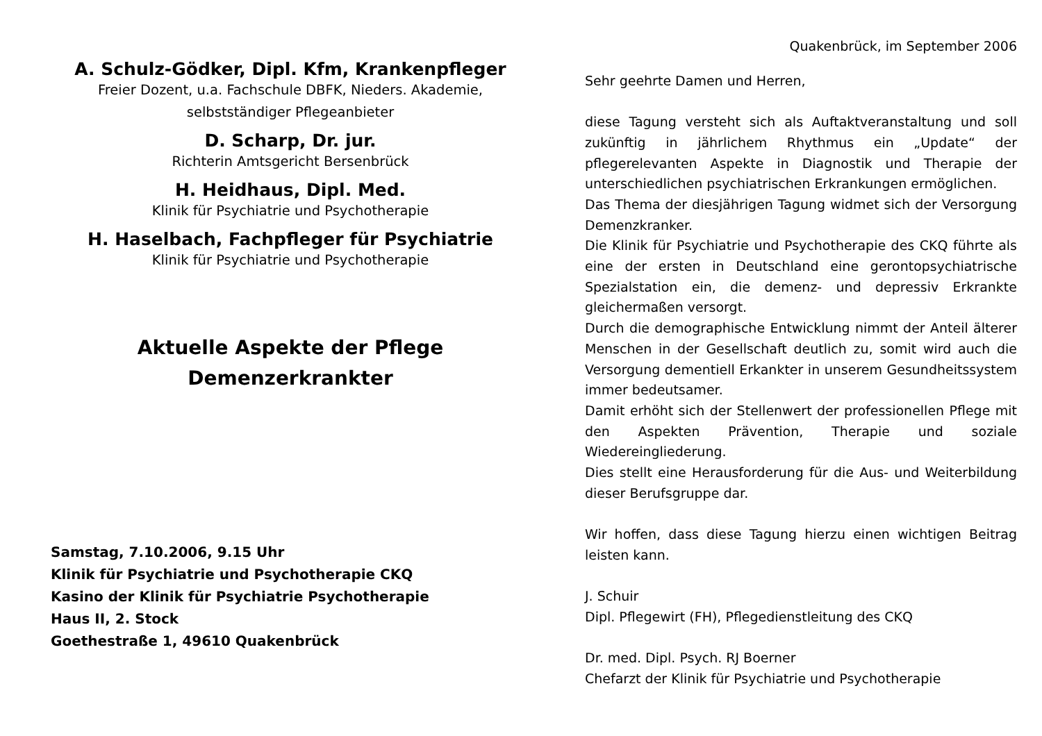A. Schulz-Gödker, Dipl. Kfm, Krankenpfleger
Freier Dozent, u.a. Fachschule DBFK, Nieders. Akademie,
selbstständiger Pflegeanbieter
D. Scharp, Dr. jur.
Richterin Amtsgericht Bersenbrück
H. Heidhaus, Dipl. Med.
Klinik für Psychiatrie und Psychotherapie
H. Haselbach, Fachpfleger für Psychiatrie
Klinik für Psychiatrie und Psychotherapie
Aktuelle Aspekte der Pflege
Demenzerkrankter
Samstag, 7.10.2006, 9.15 Uhr
Klinik für Psychiatrie und Psychotherapie CKQ
Kasino der Klinik für Psychiatrie Psychotherapie
Haus II, 2. Stock
Goethestraße 1, 49610 Quakenbrück
Quakenbrück, im September 2006
Sehr geehrte Damen und Herren,
diese Tagung versteht sich als Auftaktveranstaltung und soll zukünftig in jährlichem Rhythmus ein „Update“ der pflegerelevanten Aspekte in Diagnostik und Therapie der unterschiedlichen psychiatrischen Erkrankungen ermöglichen.
Das Thema der diesjährigen Tagung widmet sich der Versorgung Demenzkranker.
Die Klinik für Psychiatrie und Psychotherapie des CKQ führte als eine der ersten in Deutschland eine gerontopsychiatrische Spezialstation ein, die demenz- und depressiv Erkrankte gleichermaßen versorgt.
Durch die demographische Entwicklung nimmt der Anteil älterer Menschen in der Gesellschaft deutlich zu, somit wird auch die Versorgung dementiell Erkankter in unserem Gesundheitssystem immer bedeutsamer.
Damit erhöht sich der Stellenwert der professionellen Pflege mit den Aspekten Prävention, Therapie und soziale Wiedereingliederung.
Dies stellt eine Herausforderung für die Aus- und Weiterbildung dieser Berufsgruppe dar.
Wir hoffen, dass diese Tagung hierzu einen wichtigen Beitrag leisten kann.
J. Schuir
Dipl. Pflegewirt (FH), Pflegedienstleitung des CKQ
Dr. med. Dipl. Psych. RJ Boerner
Chefarzt der Klinik für Psychiatrie und Psychotherapie